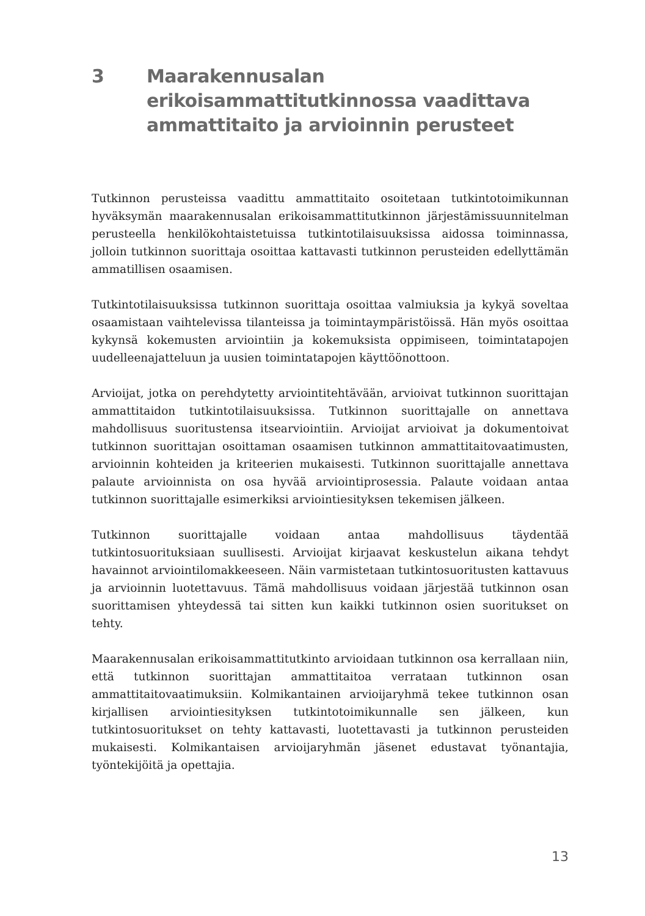3 Maarakennusalan erikoisammattitutkinnossa vaadittava ammattitaito ja arvioinnin perusteet
Tutkinnon perusteissa vaadittu ammattitaito osoitetaan tutkintotoimikunnan hyväksymän maarakennusalan erikoisammattitutkinnon järjestämissuunnitelman perusteella henkilökohtaistetuissa tutkintotilaisuuksissa aidossa toiminnassa, jolloin tutkinnon suorittaja osoittaa kattavasti tutkinnon perusteiden edellyttämän ammatillisen osaamisen.
Tutkintotilaisuuksissa tutkinnon suorittaja osoittaa valmiuksia ja kykyä soveltaa osaamistaan vaihtelevissa tilanteissa ja toimintaympäristöissä. Hän myös osoittaa kykynsä kokemusten arviointiin ja kokemuksista oppimiseen, toimintatapojen uudelleenajatteluun ja uusien toimintatapojen käyttöönottoon.
Arvioijat, jotka on perehdytetty arviointitehtävään, arvioivat tutkinnon suorittajan ammattitaidon tutkintotilaisuuksissa. Tutkinnon suorittajalle on annettava mahdollisuus suoritustensa itsearviointiin. Arvioijat arvioivat ja dokumentoivat tutkinnon suorittajan osoittaman osaamisen tutkinnon ammattitaitovaatimusten, arvioinnin kohteiden ja kriteerien mukaisesti. Tutkinnon suorittajalle annettava palaute arvioinnista on osa hyvää arviointiprosessia. Palaute voidaan antaa tutkinnon suorittajalle esimerkiksi arviointiesityksen tekemisen jälkeen.
Tutkinnon suorittajalle voidaan antaa mahdollisuus täydentää tutkintosuorituksiaan suullisesti. Arvioijat kirjaavat keskustelun aikana tehdyt havainnot arviointilomakkeeseen. Näin varmistetaan tutkintosuoritusten kattavuus ja arvioinnin luotettavuus. Tämä mahdollisuus voidaan järjestää tutkinnon osan suorittamisen yhteydessä tai sitten kun kaikki tutkinnon osien suoritukset on tehty.
Maarakennusalan erikoisammattitutkinto arvioidaan tutkinnon osa kerrallaan niin, että tutkinnon suorittajan ammattitaitoa verrataan tutkinnon osan ammattitaitovaatimuksiin. Kolmikantainen arvioijaryhmä tekee tutkinnon osan kirjallisen arviointiesityksen tutkintotoimikunnalle sen jälkeen, kun tutkintosuoritukset on tehty kattavasti, luotettavasti ja tutkinnon perusteiden mukaisesti. Kolmikantaisen arvioijaryhmän jäsenet edustavat työnantajia, työntekijöitä ja opettajia.
13